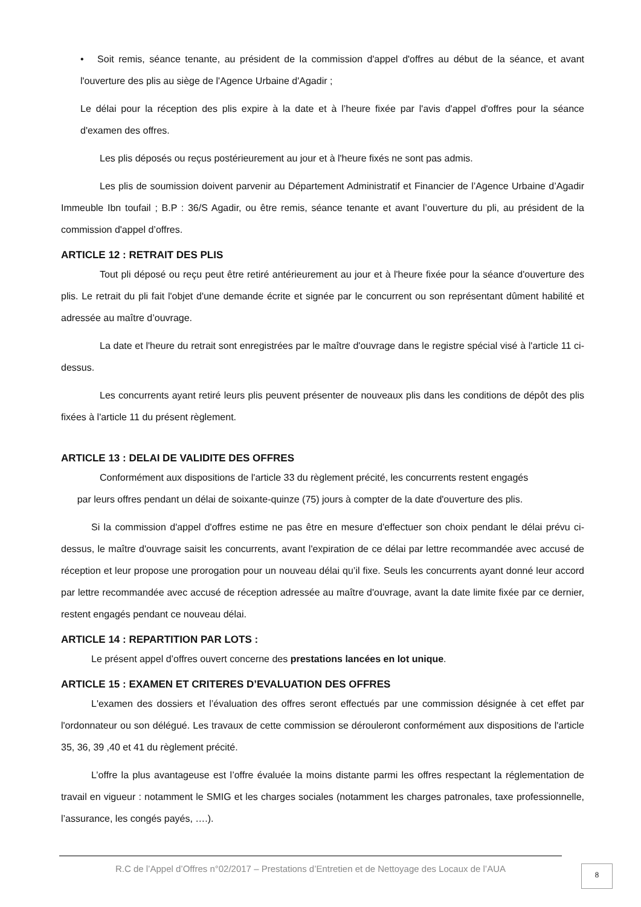• Soit remis, séance tenante, au président de la commission d'appel d'offres au début de la séance, et avant l'ouverture des plis au siège de l'Agence Urbaine d'Agadir ;
Le délai pour la réception des plis expire à la date et à l’heure fixée par l'avis d'appel d'offres pour la séance d'examen des offres.
Les plis déposés ou reçus postérieurement au jour et à l'heure fixés ne sont pas admis.
Les plis de soumission doivent parvenir au Département Administratif et Financier de l’Agence Urbaine d’Agadir Immeuble Ibn toufail ; B.P : 36/S Agadir, ou être remis, séance tenante et avant l’ouverture du pli, au président de la commission d'appel d’offres.
ARTICLE 12 : RETRAIT DES PLIS
Tout pli déposé ou reçu peut être retiré antérieurement au jour et à l'heure fixée pour la séance d'ouverture des plis. Le retrait du pli fait l'objet d'une demande écrite et signée par le concurrent ou son représentant dûment habilité et adressée au maître d’ouvrage.
La date et l'heure du retrait sont enregistrées par le maître d'ouvrage dans le registre spécial visé à l'article 11 ci-dessus.
Les concurrents ayant retiré leurs plis peuvent présenter de nouveaux plis dans les conditions de dépôt des plis fixées à l'article 11 du présent règlement.
ARTICLE 13 : DELAI DE VALIDITE DES OFFRES
Conformément aux dispositions de l'article 33 du règlement précité, les concurrents restent engagés
par leurs offres pendant un délai de soixante-quinze (75) jours à compter de la date d'ouverture des plis.
Si la commission d'appel d'offres estime ne pas être en mesure d'effectuer son choix pendant le délai prévu ci-dessus, le maître d'ouvrage saisit les concurrents, avant l'expiration de ce délai par lettre recommandée avec accusé de réception et leur propose une prorogation pour un nouveau délai qu’il fixe. Seuls les concurrents ayant donné leur accord par lettre recommandée avec accusé de réception adressée au maître d'ouvrage, avant la date limite fixée par ce dernier, restent engagés pendant ce nouveau délai.
ARTICLE 14 : REPARTITION PAR LOTS :
Le présent appel d’offres ouvert concerne des prestations lancées en lot unique.
ARTICLE 15 : EXAMEN ET CRITERES D’EVALUATION DES OFFRES
L'examen des dossiers et l’évaluation des offres seront effectués par une commission désignée à cet effet par l'ordonnateur ou son délégué. Les travaux de cette commission se dérouleront conformément aux dispositions de l'article 35, 36, 39 ,40 et 41 du règlement précité.
L’offre la plus avantageuse est l’offre évaluée la moins distante parmi les offres respectant la réglementation de travail en vigueur : notamment le SMIG et les charges sociales (notamment les charges patronales, taxe professionnelle, l’assurance, les congés payés, ….).
R.C de l’Appel d’Offres n°02/2017 – Prestations d’Entretien et de Nettoyage des Locaux de l’AUA
8